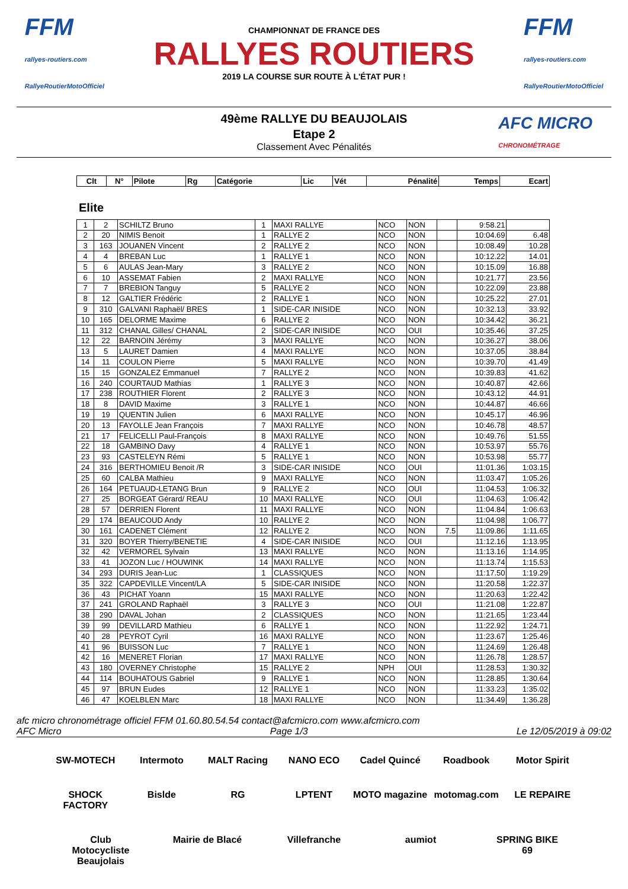FFM
rallyes-routiers.com
RallyeRoutierMotoOfficiel
CHAMPIONNAT DE FRANCE DES
RALLYES ROUTIERS
2019 LA COURSE SUR ROUTE À L'ÉTAT PUR !
FFM
rallyes-routiers.com
RallyeRoutierMotoOfficiel
AFC MICRO
CHRONOMÉTRAGE
49ème RALLYE DU BEAUJOLAIS
Etape 2
Classement Avec Pénalités
| Clt | N° | Pilote | Rg | Catégorie | Lic | Vét | Pénalité | Temps | Ecart |
| --- | --- | --- | --- | --- | --- | --- | --- | --- | --- |
Elite
| 1 | 2 | SCHILTZ Bruno | 1 | MAXI RALLYE | NCO | NON | | 9:58.21 | |
| 2 | 20 | NIMIS Benoit | 1 | RALLYE 2 | NCO | NON | | 10:04.69 | 6.48 |
| 3 | 163 | JOUANEN Vincent | 2 | RALLYE 2 | NCO | NON | | 10:08.49 | 10.28 |
| 4 | 4 | BREBAN Luc | 1 | RALLYE 1 | NCO | NON | | 10:12.22 | 14.01 |
| 5 | 6 | AULAS Jean-Mary | 3 | RALLYE 2 | NCO | NON | | 10:15.09 | 16.88 |
| 6 | 10 | ASSEMAT Fabien | 2 | MAXI RALLYE | NCO | NON | | 10:21.77 | 23.56 |
| 7 | 7 | BREBION Tanguy | 5 | RALLYE 2 | NCO | NON | | 10:22.09 | 23.88 |
| 8 | 12 | GALTIER Frédéric | 2 | RALLYE 1 | NCO | NON | | 10:25.22 | 27.01 |
| 9 | 310 | GALVANI Raphaël/ BRES | 1 | SIDE-CAR INISIDE | NCO | NON | | 10:32.13 | 33.92 |
| 10 | 165 | DELORME Maxime | 6 | RALLYE 2 | NCO | NON | | 10:34.42 | 36.21 |
| 11 | 312 | CHANAL Gilles/ CHANAL | 2 | SIDE-CAR INISIDE | NCO | OUI | | 10:35.46 | 37.25 |
| 12 | 22 | BARNOIN Jérémy | 3 | MAXI RALLYE | NCO | NON | | 10:36.27 | 38.06 |
| 13 | 5 | LAURET Damien | 4 | MAXI RALLYE | NCO | NON | | 10:37.05 | 38.84 |
| 14 | 11 | COULON Pierre | 5 | MAXI RALLYE | NCO | NON | | 10:39.70 | 41.49 |
| 15 | 15 | GONZALEZ Emmanuel | 7 | RALLYE 2 | NCO | NON | | 10:39.83 | 41.62 |
| 16 | 240 | COURTAUD Mathias | 1 | RALLYE 3 | NCO | NON | | 10:40.87 | 42.66 |
| 17 | 238 | ROUTHIER Florent | 2 | RALLYE 3 | NCO | NON | | 10:43.12 | 44.91 |
| 18 | 8 | DAVID Maxime | 3 | RALLYE 1 | NCO | NON | | 10:44.87 | 46.66 |
| 19 | 19 | QUENTIN Julien | 6 | MAXI RALLYE | NCO | NON | | 10:45.17 | 46.96 |
| 20 | 13 | FAYOLLE Jean François | 7 | MAXI RALLYE | NCO | NON | | 10:46.78 | 48.57 |
| 21 | 17 | FELICELLI Paul-François | 8 | MAXI RALLYE | NCO | NON | | 10:49.76 | 51.55 |
| 22 | 18 | GAMBINO Davy | 4 | RALLYE 1 | NCO | NON | | 10:53.97 | 55.76 |
| 23 | 93 | CASTELEYN Rémi | 5 | RALLYE 1 | NCO | NON | | 10:53.98 | 55.77 |
| 24 | 316 | BERTHOMIEU Benoit /R | 3 | SIDE-CAR INISIDE | NCO | OUI | | 11:01.36 | 1:03.15 |
| 25 | 60 | CALBA Mathieu | 9 | MAXI RALLYE | NCO | NON | | 11:03.47 | 1:05.26 |
| 26 | 164 | PETUAUD-LETANG Brun | 9 | RALLYE 2 | NCO | OUI | | 11:04.53 | 1:06.32 |
| 27 | 25 | BORGEAT Gérard/ REAU | 10 | MAXI RALLYE | NCO | OUI | | 11:04.63 | 1:06.42 |
| 28 | 57 | DERRIEN Florent | 11 | MAXI RALLYE | NCO | NON | | 11:04.84 | 1:06.63 |
| 29 | 174 | BEAUCOUD Andy | 10 | RALLYE 2 | NCO | NON | | 11:04.98 | 1:06.77 |
| 30 | 161 | CADENET Clément | 12 | RALLYE 2 | NCO | NON | 7.5 | 11:09.86 | 1:11.65 |
| 31 | 320 | BOYER Thierry/BENETIE | 4 | SIDE-CAR INISIDE | NCO | OUI | | 11:12.16 | 1:13.95 |
| 32 | 42 | VERMOREL Sylvain | 13 | MAXI RALLYE | NCO | NON | | 11:13.16 | 1:14.95 |
| 33 | 41 | JOZON Luc / HOUWINK | 14 | MAXI RALLYE | NCO | NON | | 11:13.74 | 1:15.53 |
| 34 | 293 | DURIS Jean-Luc | 1 | CLASSIQUES | NCO | NON | | 11:17.50 | 1:19.29 |
| 35 | 322 | CAPDEVILLE Vincent/LA | 5 | SIDE-CAR INISIDE | NCO | NON | | 11:20.58 | 1:22.37 |
| 36 | 43 | PICHAT Yoann | 15 | MAXI RALLYE | NCO | NON | | 11:20.63 | 1:22.42 |
| 37 | 241 | GROLAND Raphaël | 3 | RALLYE 3 | NCO | OUI | | 11:21.08 | 1:22.87 |
| 38 | 290 | DAVAL Johan | 2 | CLASSIQUES | NCO | NON | | 11:21.65 | 1:23.44 |
| 39 | 99 | DEVILLARD Mathieu | 6 | RALLYE 1 | NCO | NON | | 11:22.92 | 1:24.71 |
| 40 | 28 | PEYROT Cyril | 16 | MAXI RALLYE | NCO | NON | | 11:23.67 | 1:25.46 |
| 41 | 96 | BUISSON Luc | 7 | RALLYE 1 | NCO | NON | | 11:24.69 | 1:26.48 |
| 42 | 16 | MENERET Florian | 17 | MAXI RALLYE | NCO | NON | | 11:26.78 | 1:28.57 |
| 43 | 180 | OVERNEY Christophe | 15 | RALLYE 2 | NPH | OUI | | 11:28.53 | 1:30.32 |
| 44 | 114 | BOUHATOUS Gabriel | 9 | RALLYE 1 | NCO | NON | | 11:28.85 | 1:30.64 |
| 45 | 97 | BRUN Eudes | 12 | RALLYE 1 | NCO | NON | | 11:33.23 | 1:35.02 |
| 46 | 47 | KOELBLEN Marc | 18 | MAXI RALLYE | NCO | NON | | 11:34.49 | 1:36.28 |
afc micro chronométrage officiel FFM 01.60.80.54.54 contact@afcmicro.com www.afcmicro.com
AFC Micro Page 1/3 Le 12/05/2019 à 09:02
SW-MOTECH Intermoto MALT Racing NANO ECO Cadel Quincé Roadbook Motor Spirit SHOCK FACTORY Bislde RG LPTENT MOTO magazine motomag.com LE REPAIRE Club Motocycliste Beaujolais Mairie de Blacé Villefranche aumiot SPRING BIKE 69